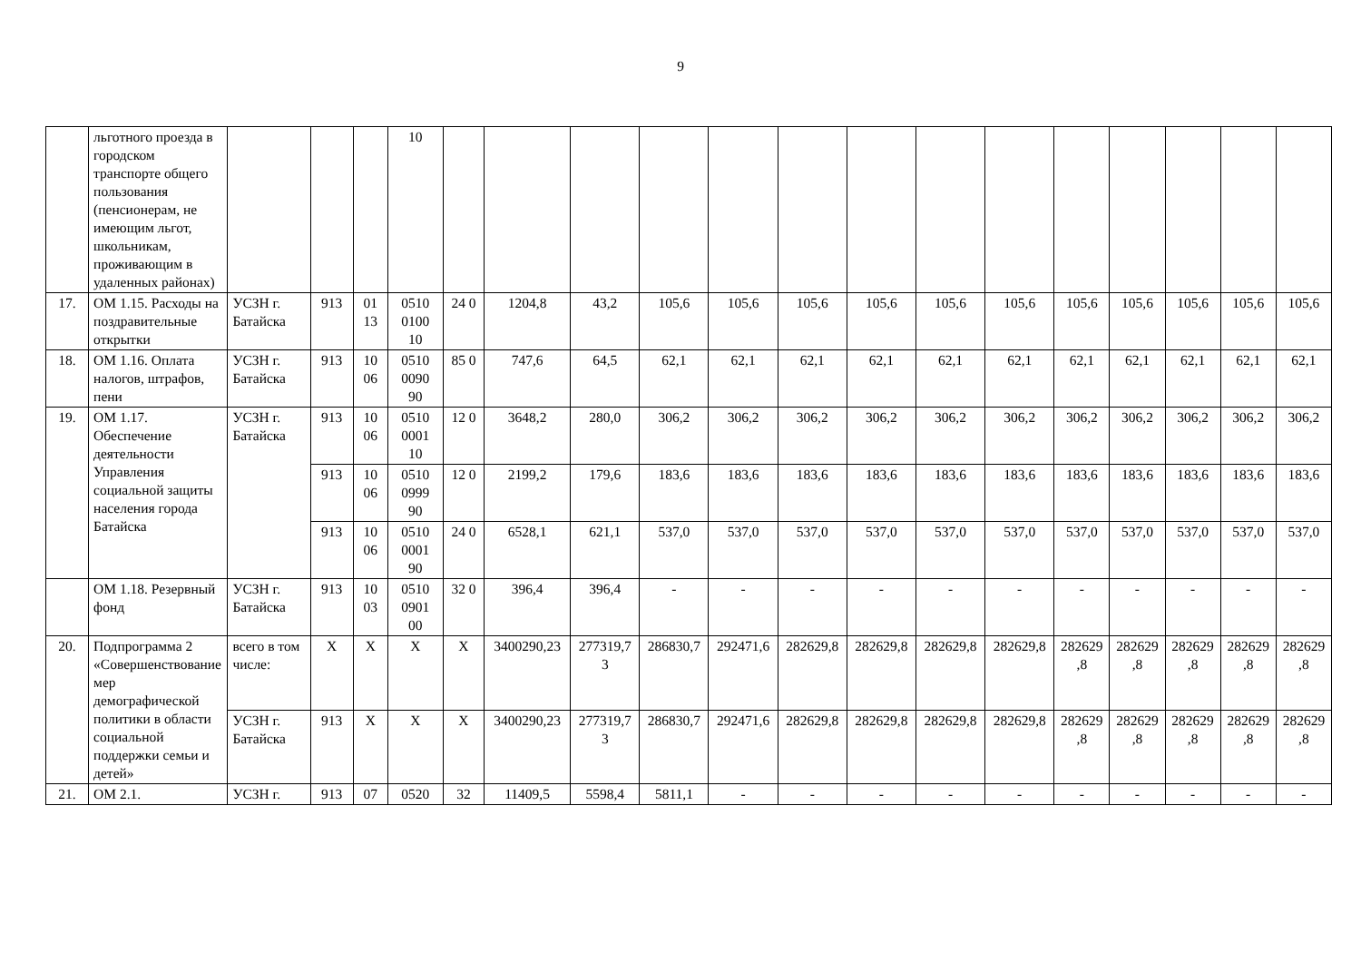9
| | льготного проезда в городском транспорте общего пользования (пенсионерам, не имеющим льгот, школьникам, проживающим в удаленных районах) | | | | 10 | | | | | | | | | | | | | | |
| 17. | ОМ 1.15. Расходы на поздравительные открытки | УСЗН г. Батайска | 913 | 01 13 | 0510 0100 10 | 24 0 | 1204,8 | 43,2 | 105,6 | 105,6 | 105,6 | 105,6 | 105,6 | 105,6 | 105,6 | 105,6 | 105,6 | 105,6 | 105,6 |
| 18. | ОМ 1.16. Оплата налогов, штрафов, пени | УСЗН г. Батайска | 913 | 10 06 | 0510 0090 90 | 85 0 | 747,6 | 64,5 | 62,1 | 62,1 | 62,1 | 62,1 | 62,1 | 62,1 | 62,1 | 62,1 | 62,1 | 62,1 | 62,1 |
| 19. | ОМ 1.17. Обеспечение деятельности Управления социальной защиты населения города Батайска | УСЗН г. Батайска | 913 | 10 06 | 0510 0001 10 | 12 0 | 3648,2 | 280,0 | 306,2 | 306,2 | 306,2 | 306,2 | 306,2 | 306,2 | 306,2 | 306,2 | 306,2 | 306,2 | 306,2 |
| | | | 913 | 10 06 | 0510 0999 90 | 12 0 | 2199,2 | 179,6 | 183,6 | 183,6 | 183,6 | 183,6 | 183,6 | 183,6 | 183,6 | 183,6 | 183,6 | 183,6 | 183,6 |
| | | | 913 | 10 06 | 0510 0001 90 | 24 0 | 6528,1 | 621,1 | 537,0 | 537,0 | 537,0 | 537,0 | 537,0 | 537,0 | 537,0 | 537,0 | 537,0 | 537,0 | 537,0 |
| | ОМ 1.18. Резервный фонд | УСЗН г. Батайска | 913 | 10 03 | 0510 0901 00 | 32 0 | 396,4 | 396,4 | - | - | - | - | - | - | - | - | - | - | - |
| 20. | Подпрограмма 2 «Совершенствование мер демографической политики в области социальной поддержки семьи и детей» | всего в том числе: | X | X | X | X | 3400290,23 | 277319,73 | 286830,7 | 292471,6 | 282629,8 | 282629,8 | 282629,8 | 282629,8 | 282629,8 | 282629,8 | 282629,8 | 282629,8 | 282629,8 |
| | | УСЗН г. Батайска | 913 | X | X | X | 3400290,23 | 277319,73 | 286830,7 | 292471,6 | 282629,8 | 282629,8 | 282629,8 | 282629,8 | 282629,8 | 282629,8 | 282629,8 | 282629,8 | 282629,8 |
| 21. | ОМ 2.1. | УСЗН г. | 913 | 07 | 0520 | 32 | 11409,5 | 5598,4 | 5811,1 | - | - | - | - | - | - | - | - | - | - |